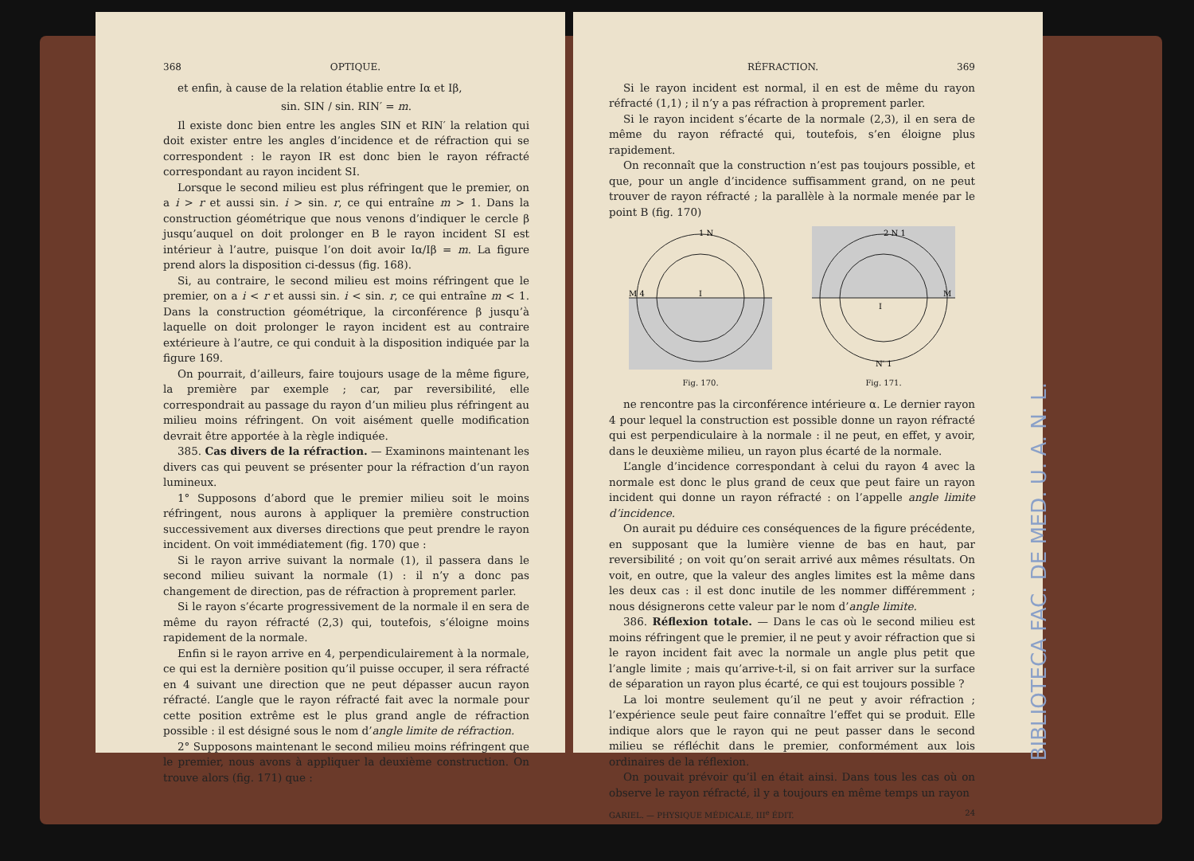368 OPTIQUE.
et enfin, à cause de la relation établie entre Iα et Iβ,
sin. SIN / sin. RIN′ = m.
Il existe donc bien entre les angles SIN et RIN′ la relation qui doit exister entre les angles d’incidence et de réfraction qui se correspondent : le rayon IR est donc bien le rayon réfracté correspondant au rayon incident SI.
Lorsque le second milieu est plus réfringent que le premier, on a i > r et aussi sin. i > sin. r, ce qui entraîne m > 1. Dans la construction géométrique que nous venons d’indiquer le cercle β jusqu’auquel on doit prolonger en B le rayon incident SI est intérieur à l’autre, puisque l’on doit avoir Iα/Iβ = m. La figure prend alors la disposition ci-dessus (fig. 168).
Si, au contraire, le second milieu est moins réfringent que le premier, on a i < r et aussi sin. i < sin. r, ce qui entraîne m < 1. Dans la construction géométrique, la circonférence β jusqu’à laquelle on doit prolonger le rayon incident est au contraire extérieure à l’autre, ce qui conduit à la disposition indiquée par la figure 169.
On pourrait, d’ailleurs, faire toujours usage de la même figure, la première par exemple ; car, par reversibilité, elle correspondrait au passage du rayon d’un milieu plus réfringent au milieu moins réfringent. On voit aisément quelle modification devrait être apportée à la règle indiquée.
385. Cas divers de la réfraction. — Examinons maintenant les divers cas qui peuvent se présenter pour la réfraction d’un rayon lumineux.
1° Supposons d’abord que le premier milieu soit le moins réfringent, nous aurons à appliquer la première construction successivement aux diverses directions que peut prendre le rayon incident. On voit immédiatement (fig. 170) que :
Si le rayon arrive suivant la normale (1), il passera dans le second milieu suivant la normale (1) : il n’y a donc pas changement de direction, pas de réfraction à proprement parler.
Si le rayon s’écarte progressivement de la normale il en sera de même du rayon réfracté (2,3) qui, toutefois, s’éloigne moins rapidement de la normale.
Enfin si le rayon arrive en 4, perpendiculairement à la normale, ce qui est la dernière position qu’il puisse occuper, il sera réfracté en 4 suivant une direction que ne peut dépasser aucun rayon réfracté. L’angle que le rayon réfracté fait avec la normale pour cette position extrême est le plus grand angle de réfraction possible : il est désigné sous le nom d’angle limite de réfraction.
2° Supposons maintenant le second milieu moins réfringent que le premier, nous avons à appliquer la deuxième construction. On trouve alors (fig. 171) que :
RÉFRACTION. 369
Si le rayon incident est normal, il en est de même du rayon réfracté (1,1) ; il n’y a pas réfraction à proprement parler.
Si le rayon incident s’écarte de la normale (2,3), il en sera de même du rayon réfracté qui, toutefois, s’en éloigne plus rapidement.
On reconnaît que la construction n’est pas toujours possible, et que, pour un angle d’incidence suffisamment grand, on ne peut trouver de rayon réfracté ; la parallèle à la normale menée par le point B (fig. 170)
1 N
M 4
I
Fig. 170.
2 N 1
M
I
N′ 1
Fig. 171.
ne rencontre pas la circonférence intérieure α. Le dernier rayon 4 pour lequel la construction est possible donne un rayon réfracté qui est perpendiculaire à la normale : il ne peut, en effet, y avoir, dans le deuxième milieu, un rayon plus écarté de la normale.
L’angle d’incidence correspondant à celui du rayon 4 avec la normale est donc le plus grand de ceux que peut faire un rayon incident qui donne un rayon réfracté : on l’appelle angle limite d’incidence.
On aurait pu déduire ces conséquences de la figure précédente, en supposant que la lumière vienne de bas en haut, par reversibilité ; on voit qu’on serait arrivé aux mêmes résultats. On voit, en outre, que la valeur des angles limites est la même dans les deux cas : il est donc inutile de les nommer différemment ; nous désignerons cette valeur par le nom d’angle limite.
386. Réflexion totale. — Dans le cas où le second milieu est moins réfringent que le premier, il ne peut y avoir réfraction que si le rayon incident fait avec la normale un angle plus petit que l’angle limite ; mais qu’arrive-t-il, si on fait arriver sur la surface de séparation un rayon plus écarté, ce qui est toujours possible ?
La loi montre seulement qu’il ne peut y avoir réfraction ; l’expérience seule peut faire connaître l’effet qui se produit. Elle indique alors que le rayon qui ne peut passer dans le second milieu se réfléchit dans le premier, conformément aux lois ordinaires de la réflexion.
On pouvait prévoir qu’il en était ainsi. Dans tous les cas où on observe le rayon réfracté, il y a toujours en même temps un rayon
GARIEL. — PHYSIQUE MÉDICALE, III<sup>e</sup> ÉDIT. 24
BIBLIOTECA FAC. DE MED. U. A. N. L.